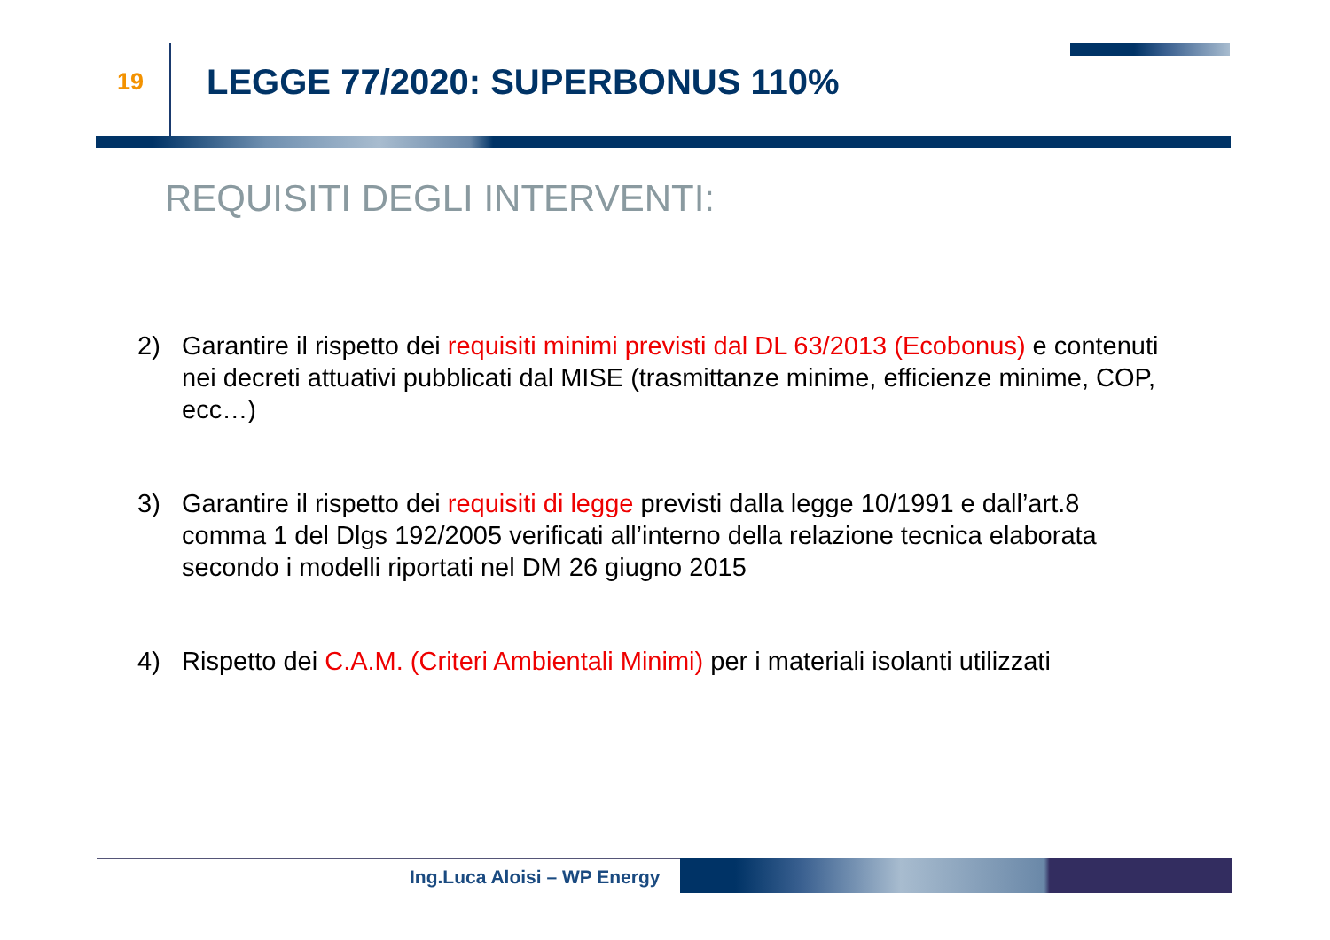19
LEGGE 77/2020: SUPERBONUS 110%
REQUISITI DEGLI INTERVENTI:
2) Garantire il rispetto dei requisiti minimi previsti dal DL 63/2013 (Ecobonus) e contenuti nei decreti attuativi pubblicati dal MISE (trasmittanze minime, efficienze minime, COP, ecc…)
3) Garantire il rispetto dei requisiti di legge previsti dalla legge 10/1991 e dall’art.8 comma 1 del Dlgs 192/2005 verificati all’interno della relazione tecnica elaborata secondo i modelli riportati nel DM 26 giugno 2015
4) Rispetto dei C.A.M. (Criteri Ambientali Minimi) per i materiali isolanti utilizzati
Ing.Luca Aloisi – WP Energy